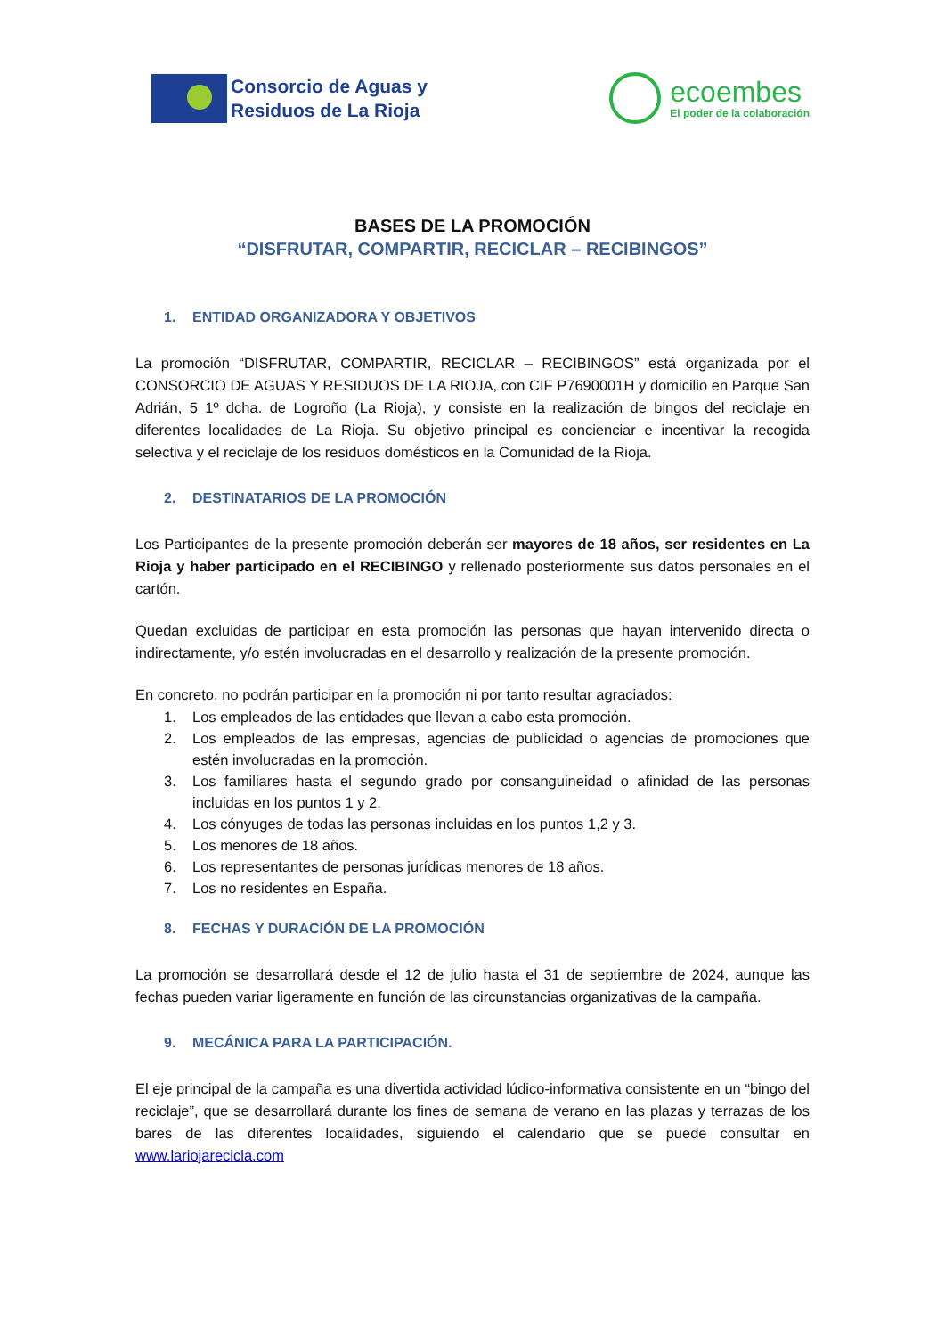Consorcio de Aguas y
Residuos de La Rioja
ecoembes
El poder de la colaboración
BASES DE LA PROMOCIÓN
“DISFRUTAR, COMPARTIR, RECICLAR – RECIBINGOS”
1. ENTIDAD ORGANIZADORA Y OBJETIVOS
La promoción “DISFRUTAR, COMPARTIR, RECICLAR – RECIBINGOS” está organizada por el CONSORCIO DE AGUAS Y RESIDUOS DE LA RIOJA, con CIF P7690001H y domicilio en Parque San Adrián, 5 1º dcha. de Logroño (La Rioja), y consiste en la realización de bingos del reciclaje en diferentes localidades de La Rioja. Su objetivo principal es concienciar e incentivar la recogida selectiva y el reciclaje de los residuos domésticos en la Comunidad de la Rioja.
2. DESTINATARIOS DE LA PROMOCIÓN
Los Participantes de la presente promoción deberán ser mayores de 18 años, ser residentes en La Rioja y haber participado en el RECIBINGO y rellenado posteriormente sus datos personales en el cartón.
Quedan excluidas de participar en esta promoción las personas que hayan intervenido directa o indirectamente, y/o estén involucradas en el desarrollo y realización de la presente promoción.
En concreto, no podrán participar en la promoción ni por tanto resultar agraciados:
1. Los empleados de las entidades que llevan a cabo esta promoción.
2. Los empleados de las empresas, agencias de publicidad o agencias de promociones que estén involucradas en la promoción.
3. Los familiares hasta el segundo grado por consanguineidad o afinidad de las personas incluidas en los puntos 1 y 2.
4. Los cónyuges de todas las personas incluidas en los puntos 1,2 y 3.
5. Los menores de 18 años.
6. Los representantes de personas jurídicas menores de 18 años.
7. Los no residentes en España.
8. FECHAS Y DURACIÓN DE LA PROMOCIÓN
La promoción se desarrollará desde el 12 de julio hasta el 31 de septiembre de 2024, aunque las fechas pueden variar ligeramente en función de las circunstancias organizativas de la campaña.
9. MECÁNICA PARA LA PARTICIPACIÓN.
El eje principal de la campaña es una divertida actividad lúdico-informativa consistente en un “bingo del reciclaje”, que se desarrollará durante los fines de semana de verano en las plazas y terrazas de los bares de las diferentes localidades, siguiendo el calendario que se puede consultar en www.lariojarecicla.com